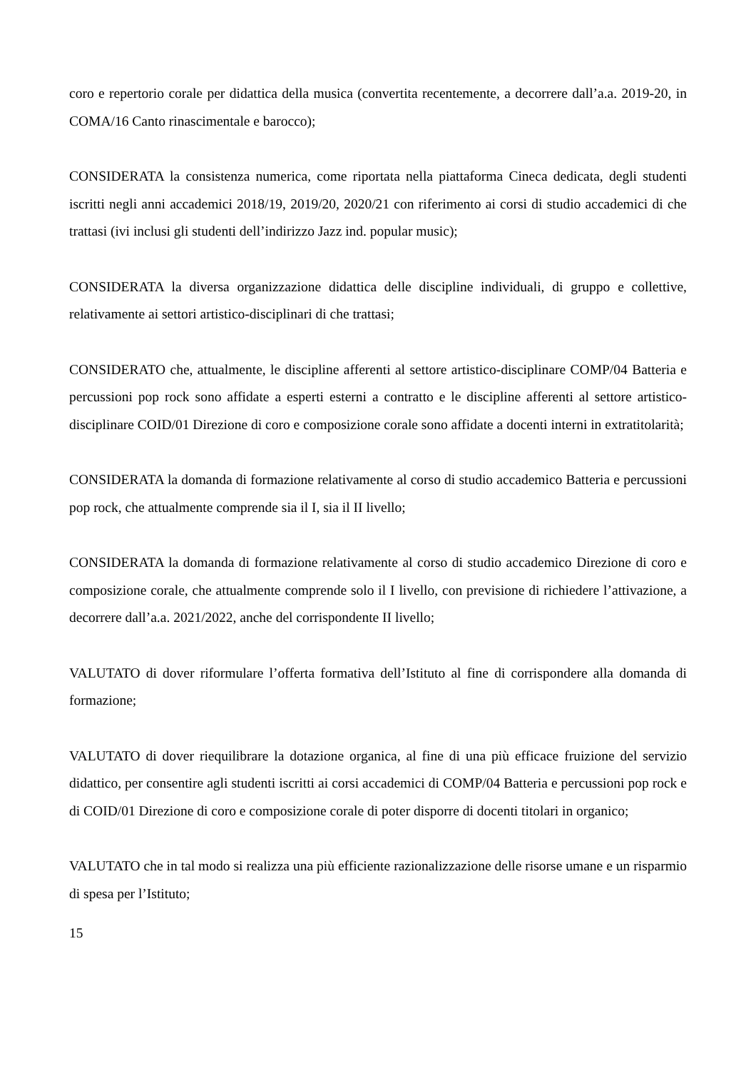coro e repertorio corale per didattica della musica (convertita recentemente, a decorrere dall’a.a. 2019-20, in COMA/16 Canto rinascimentale e barocco);
CONSIDERATA la consistenza numerica, come riportata nella piattaforma Cineca dedicata, degli studenti iscritti negli anni accademici 2018/19, 2019/20, 2020/21 con riferimento ai corsi di studio accademici di che trattasi (ivi inclusi gli studenti dell’indirizzo Jazz ind. popular music);
CONSIDERATA la diversa organizzazione didattica delle discipline individuali, di gruppo e collettive, relativamente ai settori artistico-disciplinari di che trattasi;
CONSIDERATO che, attualmente, le discipline afferenti al settore artistico-disciplinare COMP/04 Batteria e percussioni pop rock sono affidate a esperti esterni a contratto e le discipline afferenti al settore artistico-disciplinare COID/01 Direzione di coro e composizione corale sono affidate a docenti interni in extratitolarità;
CONSIDERATA la domanda di formazione relativamente al corso di studio accademico Batteria e percussioni pop rock, che attualmente comprende sia il I, sia il II livello;
CONSIDERATA la domanda di formazione relativamente al corso di studio accademico Direzione di coro e composizione corale, che attualmente comprende solo il I livello, con previsione di richiedere l’attivazione, a decorrere dall’a.a. 2021/2022, anche del corrispondente II livello;
VALUTATO di dover riformulare l’offerta formativa dell’Istituto al fine di corrispondere alla domanda di formazione;
VALUTATO di dover riequilibrare la dotazione organica, al fine di una più efficace fruizione del servizio didattico, per consentire agli studenti iscritti ai corsi accademici di COMP/04 Batteria e percussioni pop rock e di COID/01 Direzione di coro e composizione corale di poter disporre di docenti titolari in organico;
VALUTATO che in tal modo si realizza una più efficiente razionalizzazione delle risorse umane e un risparmio di spesa per l’Istituto;
15